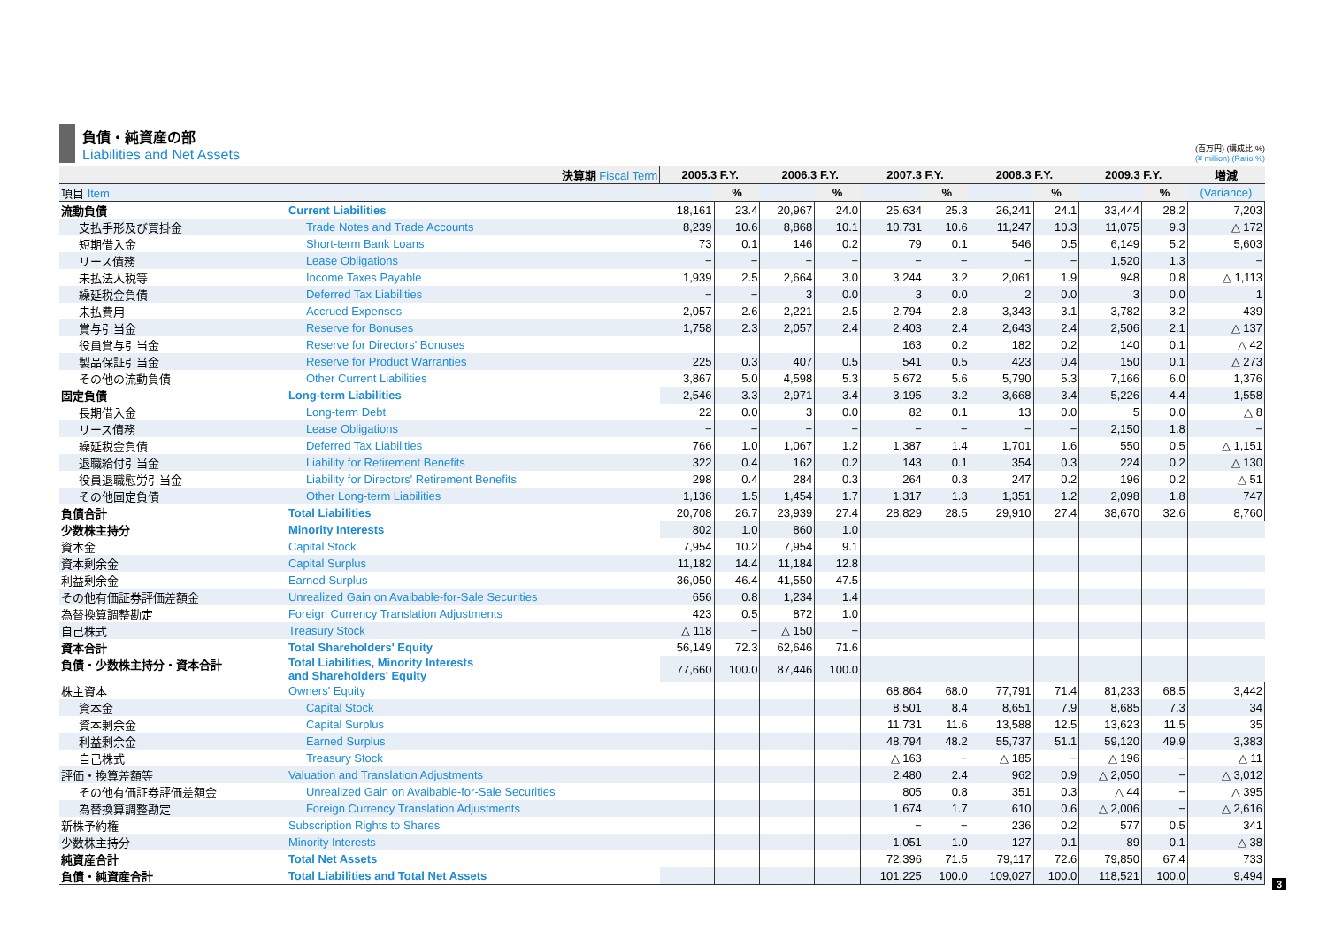負債・純資産の部
Liabilities and Net Assets
(百万円) (構成比:%)
(¥ million) (Ratio:%)
| 決算期 Fiscal Term | | 2005.3 F.Y. | | 2006.3 F.Y. | | 2007.3 F.Y. | | 2008.3 F.Y. | | 2009.3 F.Y. | | 増減 |
| --- | --- | --- | --- | --- | --- | --- | --- | --- | --- | --- | --- | --- |
| 項目 Item | | | % | | % | | % | | % | | % | (Variance) |
| 流動負債 | Current Liabilities | 18,161 | 23.4 | 20,967 | 24.0 | 25,634 | 25.3 | 26,241 | 24.1 | 33,444 | 28.2 | 7,203 |
| 支払手形及び買掛金 | Trade Notes and Trade Accounts | 8,239 | 10.6 | 8,868 | 10.1 | 10,731 | 10.6 | 11,247 | 10.3 | 11,075 | 9.3 | △ 172 |
| 短期借入金 | Short-term Bank Loans | 73 | 0.1 | 146 | 0.2 | 79 | 0.1 | 546 | 0.5 | 6,149 | 5.2 | 5,603 |
| リース債務 | Lease Obligations | − | − | − | − | − | − | − | − | 1,520 | 1.3 | − |
| 未払法人税等 | Income Taxes Payable | 1,939 | 2.5 | 2,664 | 3.0 | 3,244 | 3.2 | 2,061 | 1.9 | 948 | 0.8 | △ 1,113 |
| 繰延税金負債 | Deferred Tax Liabilities | − | − | 3 | 0.0 | 3 | 0.0 | 2 | 0.0 | 3 | 0.0 | 1 |
| 未払費用 | Accrued Expenses | 2,057 | 2.6 | 2,221 | 2.5 | 2,794 | 2.8 | 3,343 | 3.1 | 3,782 | 3.2 | 439 |
| 賞与引当金 | Reserve for Bonuses | 1,758 | 2.3 | 2,057 | 2.4 | 2,403 | 2.4 | 2,643 | 2.4 | 2,506 | 2.1 | △ 137 |
| 役員賞与引当金 | Reserve for Directors' Bonuses | | | | | 163 | 0.2 | 182 | 0.2 | 140 | 0.1 | △ 42 |
| 製品保証引当金 | Reserve for Product Warranties | 225 | 0.3 | 407 | 0.5 | 541 | 0.5 | 423 | 0.4 | 150 | 0.1 | △ 273 |
| その他の流動負債 | Other Current Liabilities | 3,867 | 5.0 | 4,598 | 5.3 | 5,672 | 5.6 | 5,790 | 5.3 | 7,166 | 6.0 | 1,376 |
| 固定負債 | Long-term Liabilities | 2,546 | 3.3 | 2,971 | 3.4 | 3,195 | 3.2 | 3,668 | 3.4 | 5,226 | 4.4 | 1,558 |
| 長期借入金 | Long-term Debt | 22 | 0.0 | 3 | 0.0 | 82 | 0.1 | 13 | 0.0 | 5 | 0.0 | △ 8 |
| リース債務 | Lease Obligations | − | − | − | − | − | − | − | − | 2,150 | 1.8 | − |
| 繰延税金負債 | Deferred Tax Liabilities | 766 | 1.0 | 1,067 | 1.2 | 1,387 | 1.4 | 1,701 | 1.6 | 550 | 0.5 | △ 1,151 |
| 退職給付引当金 | Liability for Retirement Benefits | 322 | 0.4 | 162 | 0.2 | 143 | 0.1 | 354 | 0.3 | 224 | 0.2 | △ 130 |
| 役員退職慰労引当金 | Liability for Directors' Retirement Benefits | 298 | 0.4 | 284 | 0.3 | 264 | 0.3 | 247 | 0.2 | 196 | 0.2 | △ 51 |
| その他固定負債 | Other Long-term Liabilities | 1,136 | 1.5 | 1,454 | 1.7 | 1,317 | 1.3 | 1,351 | 1.2 | 2,098 | 1.8 | 747 |
| 負債合計 | Total Liabilities | 20,708 | 26.7 | 23,939 | 27.4 | 28,829 | 28.5 | 29,910 | 27.4 | 38,670 | 32.6 | 8,760 |
| 少数株主持分 | Minority Interests | 802 | 1.0 | 860 | 1.0 | | | | | | | |
| 資本金 | Capital Stock | 7,954 | 10.2 | 7,954 | 9.1 | | | | | | | |
| 資本剰余金 | Capital Surplus | 11,182 | 14.4 | 11,184 | 12.8 | | | | | | | |
| 利益剰余金 | Earned Surplus | 36,050 | 46.4 | 41,550 | 47.5 | | | | | | | |
| その他有価証券評価差額金 | Unrealized Gain on Avaibable-for-Sale Securities | 656 | 0.8 | 1,234 | 1.4 | | | | | | | |
| 為替換算調整勘定 | Foreign Currency Translation Adjustments | 423 | 0.5 | 872 | 1.0 | | | | | | | |
| 自己株式 | Treasury Stock | △ 118 | − | △ 150 | − | | | | | | | |
| 資本合計 | Total Shareholders' Equity | 56,149 | 72.3 | 62,646 | 71.6 | | | | | | | |
| 負債・少数株主持分・資本合計 | Total Liabilities, Minority Interests and Shareholders' Equity | 77,660 | 100.0 | 87,446 | 100.0 | | | | | | | |
| 株主資本 | Owners' Equity | | | | | 68,864 | 68.0 | 77,791 | 71.4 | 81,233 | 68.5 | 3,442 |
| 資本金 | Capital Stock | | | | | 8,501 | 8.4 | 8,651 | 7.9 | 8,685 | 7.3 | 34 |
| 資本剰余金 | Capital Surplus | | | | | 11,731 | 11.6 | 13,588 | 12.5 | 13,623 | 11.5 | 35 |
| 利益剰余金 | Earned Surplus | | | | | 48,794 | 48.2 | 55,737 | 51.1 | 59,120 | 49.9 | 3,383 |
| 自己株式 | Treasury Stock | | | | | △ 163 | − | △ 185 | − | △ 196 | − | △ 11 |
| 評価・換算差額等 | Valuation and Translation Adjustments | | | | | 2,480 | 2.4 | 962 | 0.9 | △ 2,050 | − | △ 3,012 |
| その他有価証券評価差額金 | Unrealized Gain on Avaibable-for-Sale Securities | | | | | 805 | 0.8 | 351 | 0.3 | △ 44 | − | △ 395 |
| 為替換算調整勘定 | Foreign Currency Translation Adjustments | | | | | 1,674 | 1.7 | 610 | 0.6 | △ 2,006 | − | △ 2,616 |
| 新株予約権 | Subscription Rights to Shares | | | | | − | − | 236 | 0.2 | 577 | 0.5 | 341 |
| 少数株主持分 | Minority Interests | | | | | 1,051 | 1.0 | 127 | 0.1 | 89 | 0.1 | △ 38 |
| 純資産合計 | Total Net Assets | | | | | 72,396 | 71.5 | 79,117 | 72.6 | 79,850 | 67.4 | 733 |
| 負債・純資産合計 | Total Liabilities and Total Net Assets | | | | | 101,225 | 100.0 | 109,027 | 100.0 | 118,521 | 100.0 | 9,494 |
3